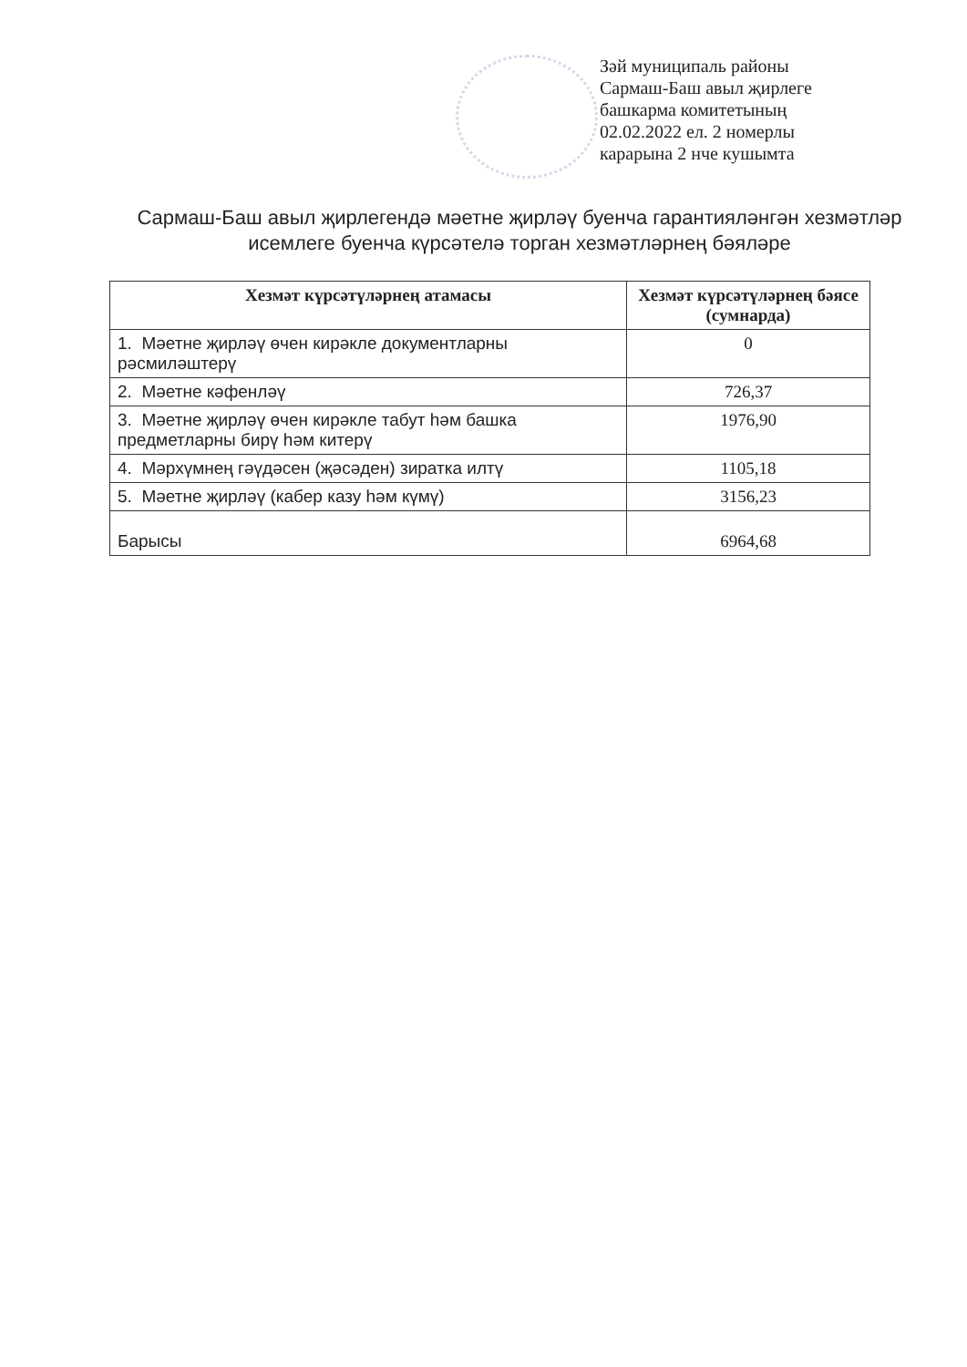Зәй муниципаль районы
Сармаш-Баш авыл җирлеге
башкарма комитетының
02.02.2022 ел. 2 номерлы
карарына 2 нче кушымта
Сармаш-Баш авыл җирлегендә мәетне җирләү буенча гарантияләнгән хезмәтләр исемлеге буенча күрсәтелә торган хезмәтләрнең бәяләре
| Хезмәт күрсәтүләрнең атамасы | Хезмәт күрсәтүләрнең бәясе (сумнарда) |
| --- | --- |
| 1. Мәетне җирләү өчен кирәкле документларны рәсмиләштерү | 0 |
| 2. Мәетне кәфенләү | 726,37 |
| 3. Мәетне җирләү өчен кирәкле табут һәм башка предметларны бирү һәм китерү | 1976,90 |
| 4. Мәрхүмнең гәүдәсен (җәсәден) зиратка илтү | 1105,18 |
| 5. Мәетне җирләү (кабер казу һәм күмү) | 3156,23 |
| Барысы | 6964,68 |